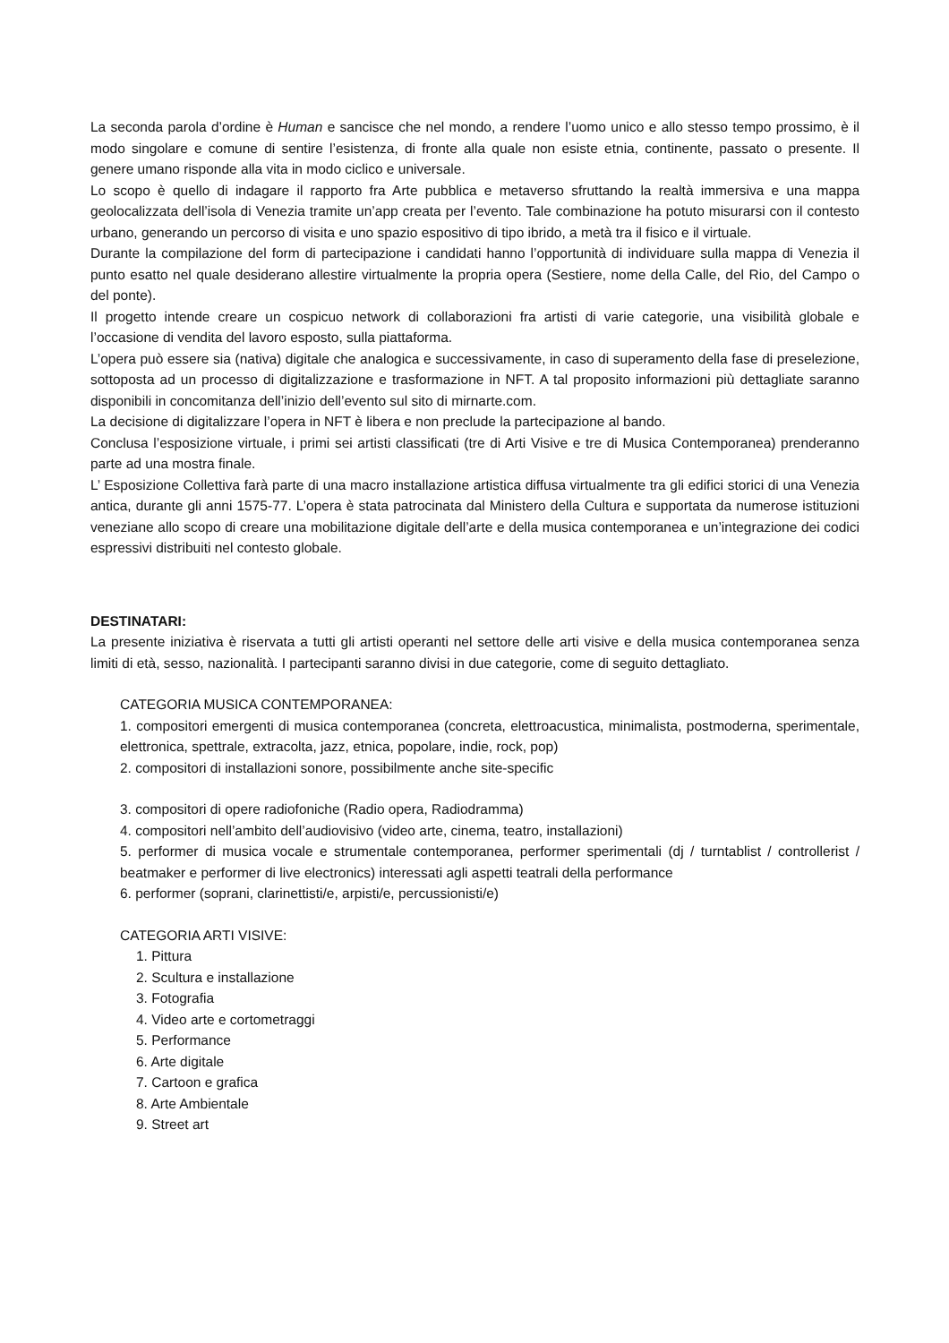La seconda parola d’ordine è Human e sancisce che nel mondo, a rendere l’uomo unico e allo stesso tempo prossimo, è il modo singolare e comune di sentire l’esistenza, di fronte alla quale non esiste etnia, continente, passato o presente. Il genere umano risponde alla vita in modo ciclico e universale.
Lo scopo è quello di indagare il rapporto fra Arte pubblica e metaverso sfruttando la realtà immersiva e una mappa geolocalizzata dell’isola di Venezia tramite un’app creata per l’evento. Tale combinazione ha potuto misurarsi con il contesto urbano, generando un percorso di visita e uno spazio espositivo di tipo ibrido, a metà tra il fisico e il virtuale.
Durante la compilazione del form di partecipazione i candidati hanno l’opportunità di individuare sulla mappa di Venezia il punto esatto nel quale desiderano allestire virtualmente la propria opera (Sestiere, nome della Calle, del Rio, del Campo o del ponte).
Il progetto intende creare un cospicuo network di collaborazioni fra artisti di varie categorie, una visibilità globale e l’occasione di vendita del lavoro esposto, sulla piattaforma.
L’opera può essere sia (nativa) digitale che analogica e successivamente, in caso di superamento della fase di preselezione, sottoposta ad un processo di digitalizzazione e trasformazione in NFT. A tal proposito informazioni più dettagliate saranno disponibili in concomitanza dell’inizio dell’evento sul sito di mirnarte.com.
La decisione di digitalizzare l’opera in NFT è libera e non preclude la partecipazione al bando.
Conclusa l’esposizione virtuale, i primi sei artisti classificati (tre di Arti Visive e tre di Musica Contemporanea) prenderanno parte ad una mostra finale.
L’ Esposizione Collettiva farà parte di una macro installazione artistica diffusa virtualmente tra gli edifici storici di una Venezia antica, durante gli anni 1575-77. L’opera è stata patrocinata dal Ministero della Cultura e supportata da numerose istituzioni veneziane allo scopo di creare una mobilitazione digitale dell’arte e della musica contemporanea e un’integrazione dei codici espressivi distribuiti nel contesto globale.
DESTINATARI:
La presente iniziativa è riservata a tutti gli artisti operanti nel settore delle arti visive e della musica contemporanea senza limiti di età, sesso, nazionalità. I partecipanti saranno divisi in due categorie, come di seguito dettagliato.
CATEGORIA MUSICA CONTEMPORANEA:
1. compositori emergenti di musica contemporanea (concreta, elettroacustica, minimalista, postmoderna, sperimentale, elettronica, spettrale, extracolta, jazz, etnica, popolare, indie, rock, pop)
2. compositori di installazioni sonore, possibilmente anche site-specific
3. compositori di opere radiofoniche (Radio opera, Radiodramma)
4. compositori nell’ambito dell’audiovisivo (video arte, cinema, teatro, installazioni)
5. performer di musica vocale e strumentale contemporanea, performer sperimentali (dj / turntablist / controllerist / beatmaker e performer di live electronics) interessati agli aspetti teatrali della performance
6. performer (soprani, clarinettisti/e, arpisti/e, percussionisti/e)
CATEGORIA ARTI VISIVE:
1. Pittura
2. Scultura e installazione
3. Fotografia
4. Video arte e cortometraggi
5. Performance
6. Arte digitale
7. Cartoon e grafica
8. Arte Ambientale
9. Street art